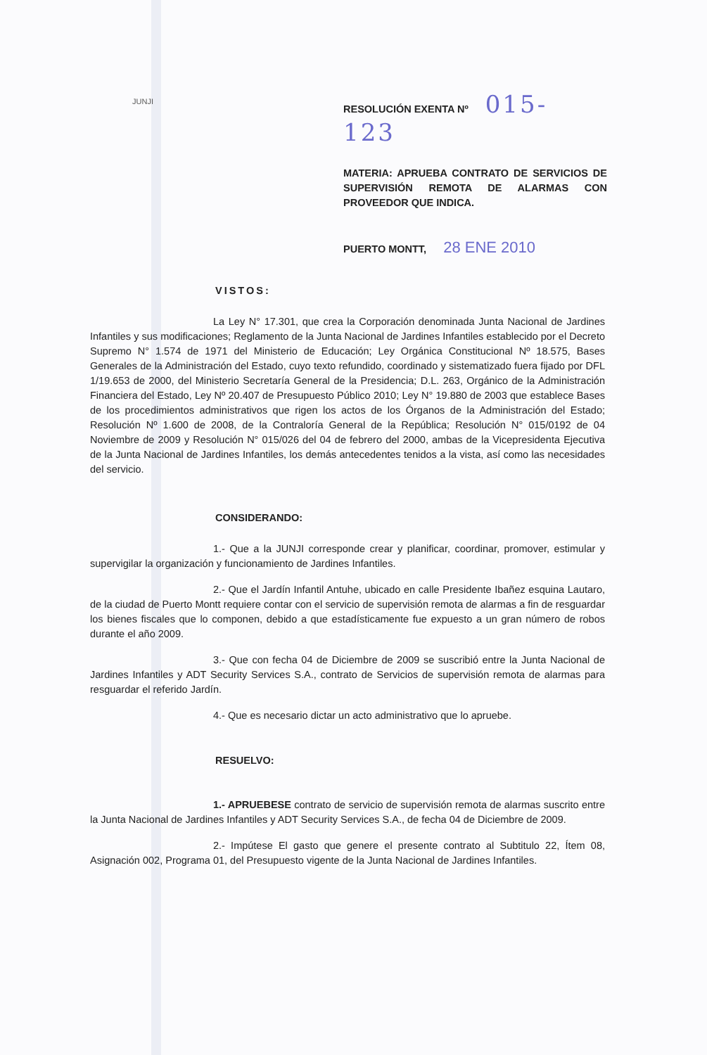JUNJI
RESOLUCIÓN EXENTA Nº 015- 123
MATERIA: APRUEBA CONTRATO DE SERVICIOS DE SUPERVISIÓN REMOTA DE ALARMAS CON PROVEEDOR QUE INDICA.
PUERTO MONTT, 28 ENE 2010
VISTOS:
La Ley N° 17.301, que crea la Corporación denominada Junta Nacional de Jardines Infantiles y sus modificaciones; Reglamento de la Junta Nacional de Jardines Infantiles establecido por el Decreto Supremo N° 1.574 de 1971 del Ministerio de Educación; Ley Orgánica Constitucional Nº 18.575, Bases Generales de la Administración del Estado, cuyo texto refundido, coordinado y sistematizado fuera fijado por DFL 1/19.653 de 2000, del Ministerio Secretaría General de la Presidencia; D.L. 263, Orgánico de la Administración Financiera del Estado, Ley Nº 20.407 de Presupuesto Público 2010; Ley N° 19.880 de 2003 que establece Bases de los procedimientos administrativos que rigen los actos de los Órganos de la Administración del Estado; Resolución Nº 1.600 de 2008, de la Contraloría General de la República; Resolución N° 015/0192 de 04 Noviembre de 2009 y Resolución N° 015/026 del 04 de febrero del 2000, ambas de la Vicepresidenta Ejecutiva de la Junta Nacional de Jardines Infantiles, los demás antecedentes tenidos a la vista, así como las necesidades del servicio.
CONSIDERANDO:
1.- Que a la JUNJI corresponde crear y planificar, coordinar, promover, estimular y supervigilar la organización y funcionamiento de Jardines Infantiles.
2.- Que el Jardín Infantil Antuhe, ubicado en calle Presidente Ibañez esquina Lautaro, de la ciudad de Puerto Montt requiere contar con el servicio de supervisión remota de alarmas a fin de resguardar los bienes fiscales que lo componen, debido a que estadísticamente fue expuesto a un gran número de robos durante el año 2009.
3.- Que con fecha 04 de Diciembre de 2009 se suscribió entre la Junta Nacional de Jardines Infantiles y ADT Security Services S.A., contrato de Servicios de supervisión remota de alarmas para resguardar el referido Jardín.
4.- Que es necesario dictar un acto administrativo que lo apruebe.
RESUELVO:
1.- APRUEBESE contrato de servicio de supervisión remota de alarmas suscrito entre la Junta Nacional de Jardines Infantiles y ADT Security Services S.A., de fecha 04 de Diciembre de 2009.
2.- Impútese El gasto que genere el presente contrato al Subtitulo 22, Ítem 08, Asignación 002, Programa 01, del Presupuesto vigente de la Junta Nacional de Jardines Infantiles.